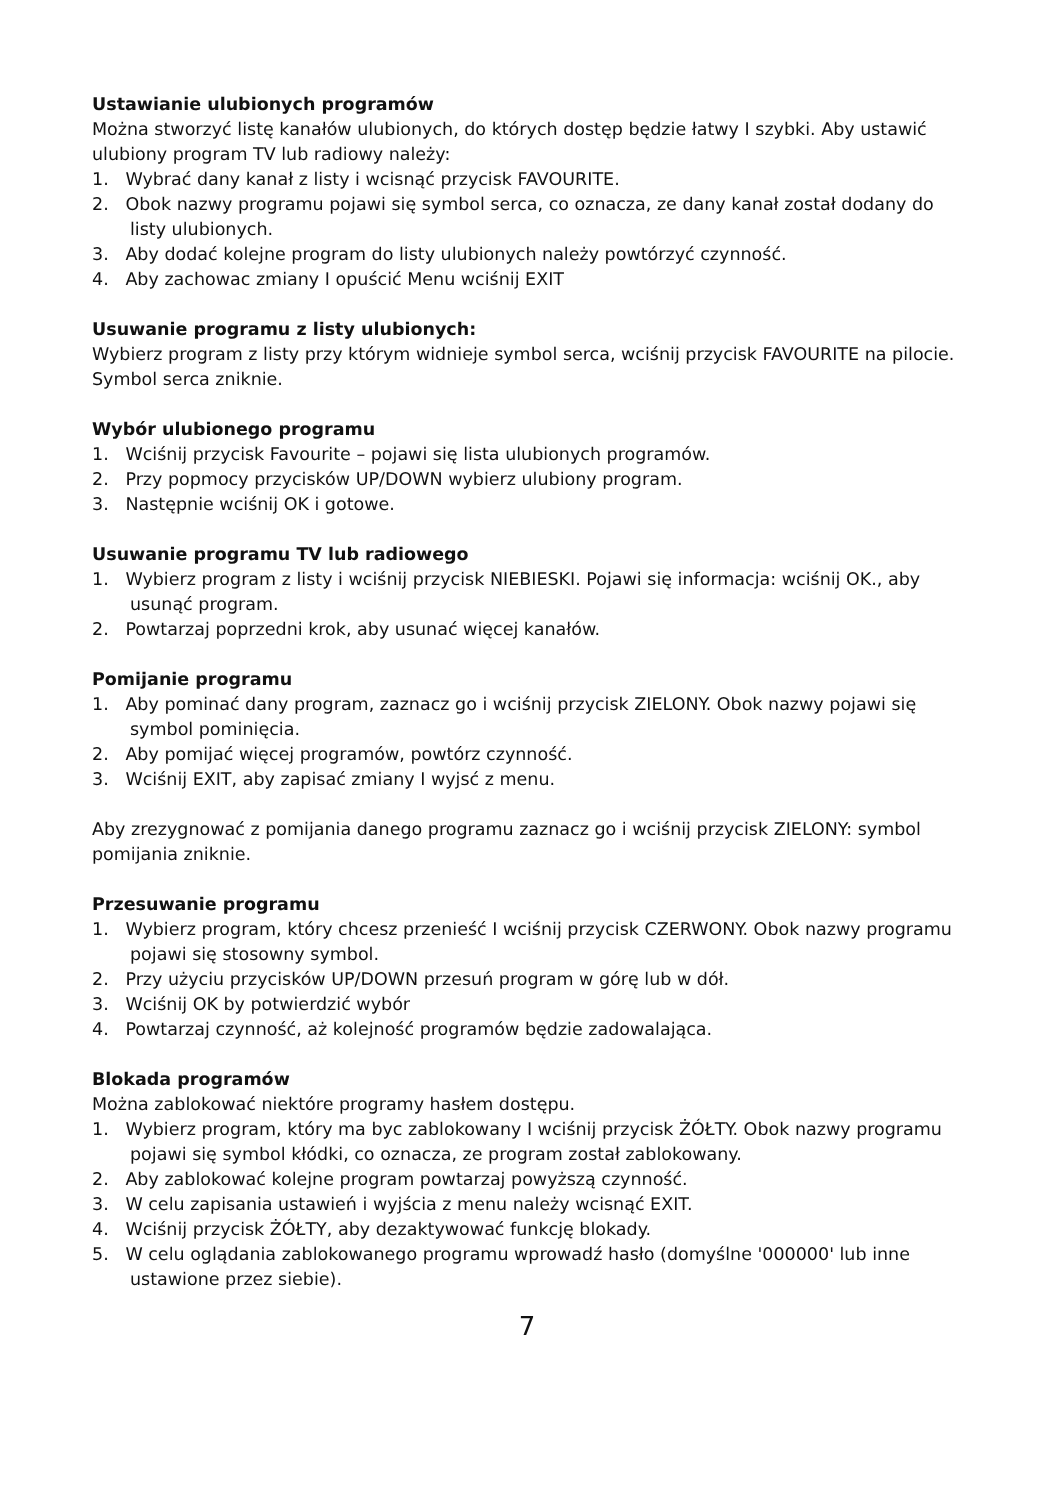Ustawianie ulubionych programów
Można stworzyć listę kanałów ulubionych, do których dostęp będzie łatwy I szybki. Aby ustawić ulubiony program TV lub radiowy należy:
1. Wybrać dany kanał z listy i wcisnąć przycisk FAVOURITE.
2. Obok nazwy programu pojawi się symbol serca, co oznacza, ze dany kanał został dodany do listy ulubionych.
3. Aby dodać kolejne program do listy ulubionych należy powtórzyć czynność.
4. Aby zachowac zmiany I opuścić Menu wciśnij EXIT
Usuwanie programu z listy ulubionych:
Wybierz program z listy przy którym widnieje symbol serca, wciśnij przycisk FAVOURITE na pilocie. Symbol serca zniknie.
Wybór ulubionego programu
1. Wciśnij przycisk Favourite – pojawi się lista ulubionych programów.
2. Przy popmocy przycisków UP/DOWN wybierz ulubiony program.
3. Następnie wciśnij OK i gotowe.
Usuwanie programu TV lub radiowego
1. Wybierz program z listy i wciśnij przycisk NIEBIESKI. Pojawi się informacja: wciśnij OK., aby usunąć program.
2. Powtarzaj poprzedni krok, aby usunać więcej kanałów.
Pomijanie programu
1. Aby pominać dany program, zaznacz go i wciśnij przycisk ZIELONY. Obok nazwy pojawi się symbol pominięcia.
2. Aby pomijać więcej programów, powtórz czynność.
3. Wciśnij EXIT, aby zapisać zmiany I wyjsć z menu.
Aby zrezygnować z pomijania danego programu zaznacz go i wciśnij przycisk ZIELONY: symbol pomijania zniknie.
Przesuwanie programu
1. Wybierz program, który chcesz przenieść I wciśnij przycisk CZERWONY. Obok nazwy programu pojawi się stosowny symbol.
2. Przy użyciu przycisków UP/DOWN przesuń program w górę lub w dół.
3. Wciśnij OK by potwierdzić wybór
4. Powtarzaj czynność, aż kolejność programów będzie zadowalająca.
Blokada programów
Można zablokować niektóre programy hasłem dostępu.
1. Wybierz program, który ma byc zablokowany I wciśnij przycisk ŻÓŁTY. Obok nazwy programu pojawi się symbol kłódki, co oznacza, ze program został zablokowany.
2. Aby zablokować kolejne program powtarzaj powyższą czynność.
3. W celu zapisania ustawień i wyjścia z menu należy wcisnąć EXIT.
4. Wciśnij przycisk ŻÓŁTY, aby dezaktywować funkcję blokady.
5. W celu oglądania zablokowanego programu wprowadź hasło (domyślne '000000' lub inne ustawione przez siebie).
7